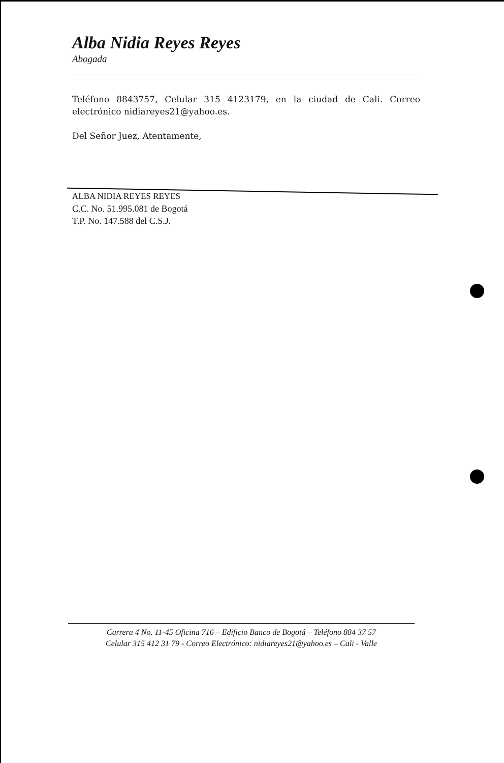Alba Nidia Reyes Reyes
Abogada
Teléfono 8843757, Celular 315 4123179, en la ciudad de Cali. Correo electrónico nidiareyes21@yahoo.es.
Del Señor Juez, Atentamente,
ALBA NIDIA REYES REYES
C.C. No. 51.995.081 de Bogotá
T.P. No. 147.588 del C.S.J.
Carrera 4 No. 11-45 Oficina 716 – Edificio Banco de Bogotá – Teléfono 884 37 57
Celular 315 412 31 79 - Correo Electrónico: nidiareyes21@yahoo.es – Cali - Valle